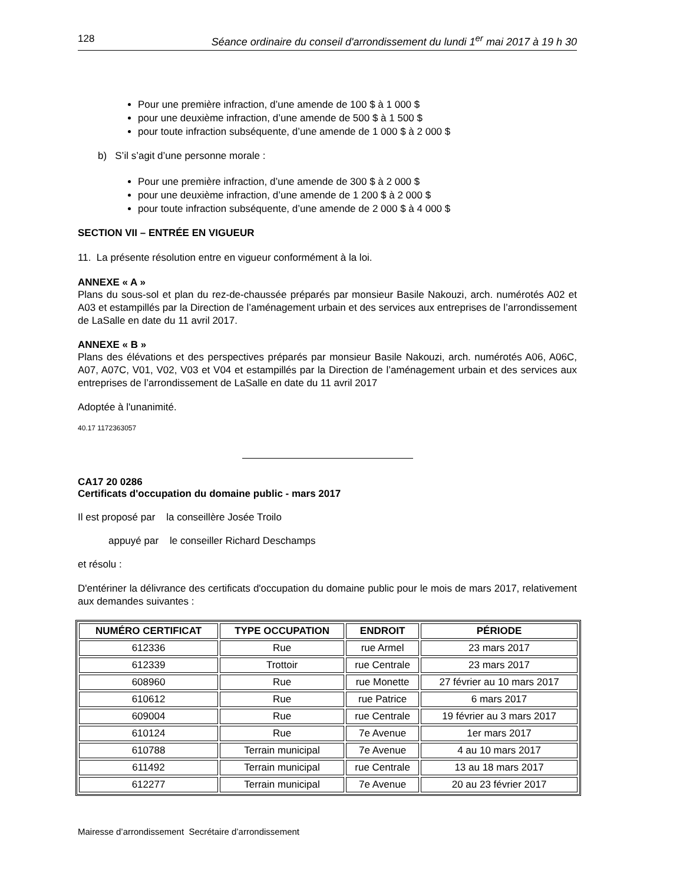128 Séance ordinaire du conseil d'arrondissement du lundi 1<sup>er</sup> mai 2017 à 19 h 30
Pour une première infraction, d’une amende de 100 $ à 1 000 $
pour une deuxième infraction, d’une amende de 500 $ à 1 500 $
pour toute infraction subséquente, d’une amende de 1 000 $ à 2 000 $
b) S’il s’agit d’une personne morale :
Pour une première infraction, d’une amende de 300 $ à 2 000 $
pour une deuxième infraction, d’une amende de 1 200 $ à 2 000 $
pour toute infraction subséquente, d’une amende de 2 000 $ à 4 000 $
SECTION VII – ENTRÉE EN VIGUEUR
11. La présente résolution entre en vigueur conformément à la loi.
ANNEXE « A »
Plans du sous-sol et plan du rez-de-chaussée préparés par monsieur Basile Nakouzi, arch. numérotés A02 et A03 et estampillés par la Direction de l’aménagement urbain et des services aux entreprises de l’arrondissement de LaSalle en date du 11 avril 2017.
ANNEXE « B »
Plans des élévations et des perspectives préparés par monsieur Basile Nakouzi, arch. numérotés A06, A06C, A07, A07C, V01, V02, V03 et V04 et estampillés par la Direction de l’aménagement urbain et des services aux entreprises de l’arrondissement de LaSalle en date du 11 avril 2017
Adoptée à l'unanimité.
40.17 1172363057
CA17 20 0286
Certificats d'occupation du domaine public - mars 2017
Il est proposé par la conseillère Josée Troilo
appuyé par le conseiller Richard Deschamps
et résolu :
D'entériner la délivrance des certificats d'occupation du domaine public pour le mois de mars 2017, relativement aux demandes suivantes :
| NUMÉRO CERTIFICAT | TYPE OCCUPATION | ENDROIT | PÉRIODE |
| --- | --- | --- | --- |
| 612336 | Rue | rue Armel | 23 mars 2017 |
| 612339 | Trottoir | rue Centrale | 23 mars 2017 |
| 608960 | Rue | rue Monette | 27 février au 10 mars 2017 |
| 610612 | Rue | rue Patrice | 6 mars 2017 |
| 609004 | Rue | rue Centrale | 19 février au 3 mars 2017 |
| 610124 | Rue | 7e Avenue | 1er mars 2017 |
| 610788 | Terrain municipal | 7e Avenue | 4 au 10 mars 2017 |
| 611492 | Terrain municipal | rue Centrale | 13 au 18 mars 2017 |
| 612277 | Terrain municipal | 7e Avenue | 20 au 23 février 2017 |
Mairesse d’arrondissement Secrétaire d’arrondissement